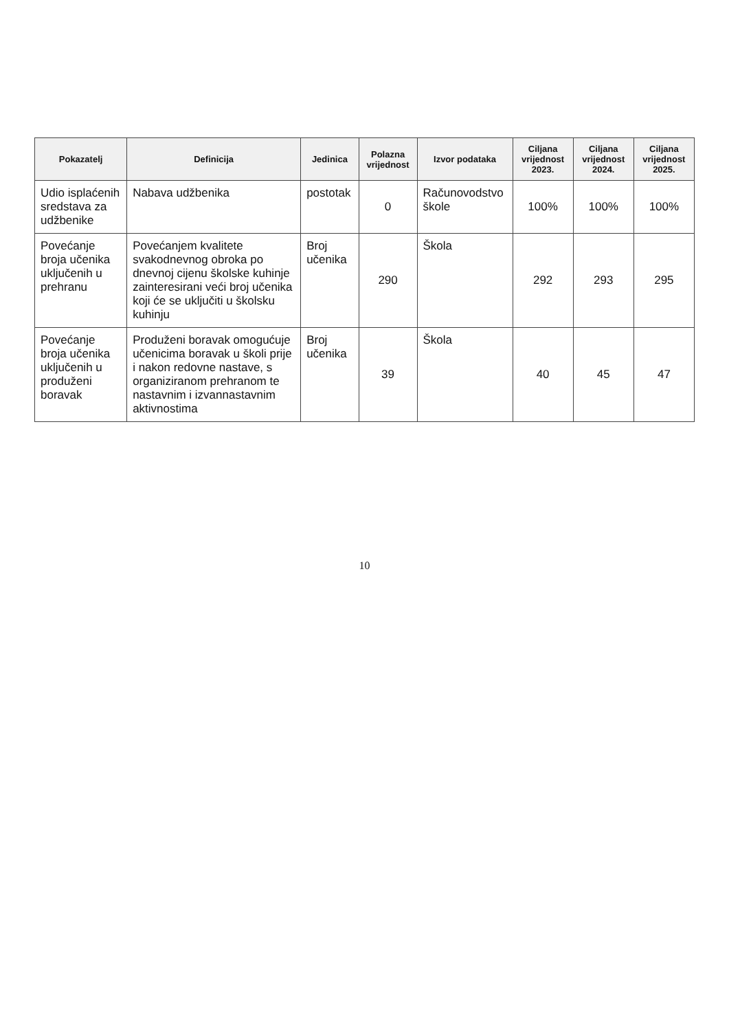| Pokazatelj | Definicija | Jedinica | Polazna vrijednost | Izvor podataka | Ciljana vrijednost 2023. | Ciljana vrijednost 2024. | Ciljana vrijednost 2025. |
| --- | --- | --- | --- | --- | --- | --- | --- |
| Udio isplaćenih sredstava za udžbenike | Nabava udžbenika | postotak | 0 | Računovodstvo škole | 100% | 100% | 100% |
| Povećanje broja učenika uključenih u prehranu | Povećanjem kvalitete svakodnevnog obroka po dnevnoj cijenu školske kuhinje zainteresirani veći broj učenika koji će se uključiti u školsku kuhinju | Broj učenika | 290 | Škola | 292 | 293 | 295 |
| Povećanje broja učenika uključenih u produženi boravak | Produženi boravak omogućuje učenicima boravak u školi prije i nakon redovne nastave, s organiziranom prehranom te nastavnim i izvannastavnim aktivnostima | Broj učenika | 39 | Škola | 40 | 45 | 47 |
10